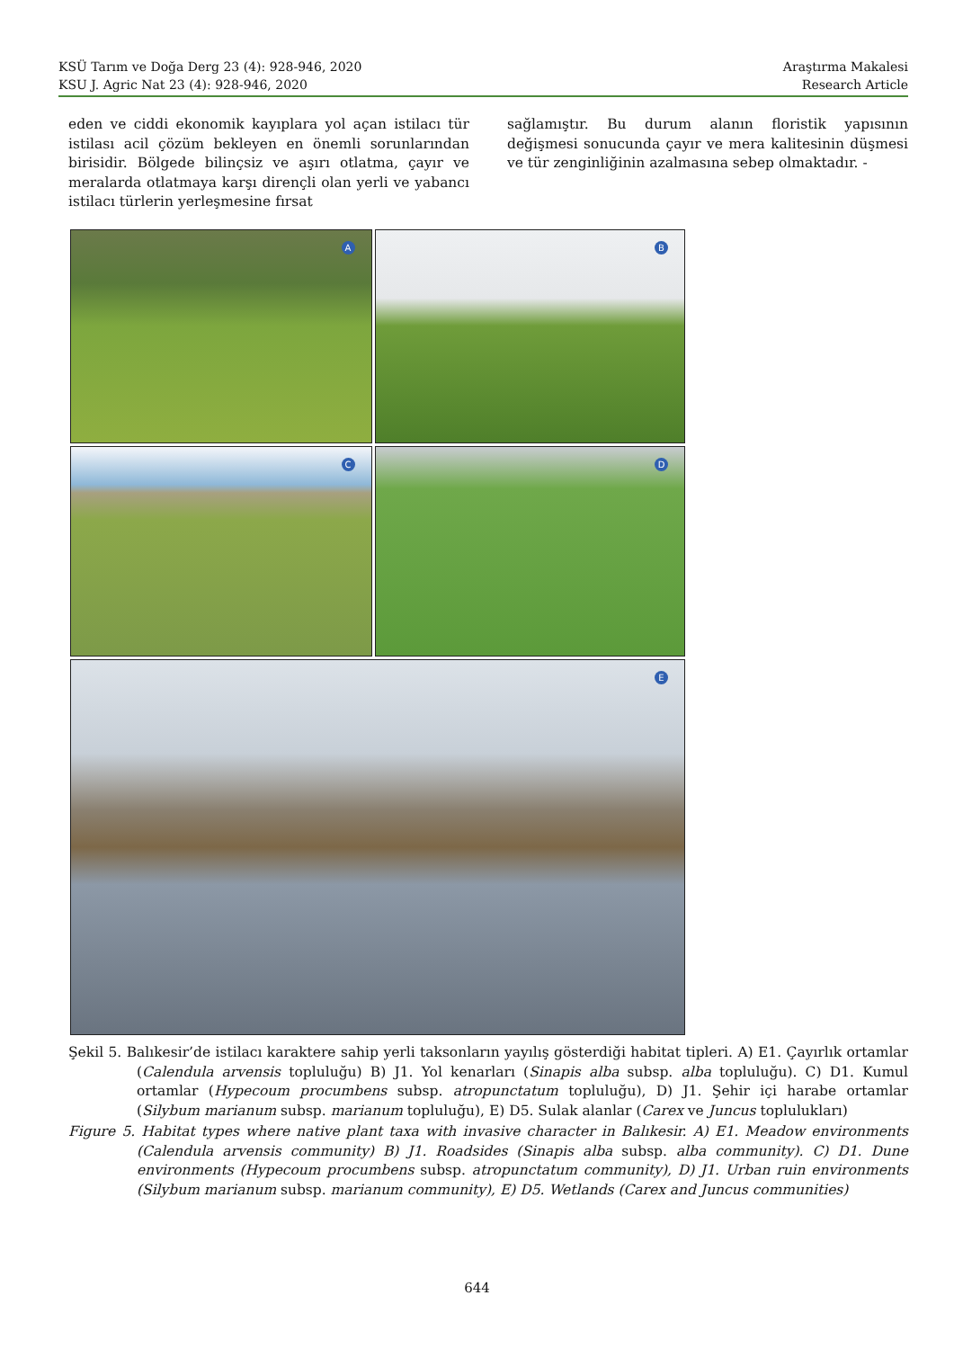KSÜ Tarım ve Doğa Derg 23 (4): 928-946, 2020
KSU J. Agric Nat 23 (4): 928-946, 2020
Araştırma Makalesi
Research Article
eden ve ciddi ekonomik kayıplara yol açan istilacı tür istilası acil çözüm bekleyen en önemli sorunlarından birisidir. Bölgede bilinçsiz ve aşırı otlatma, çayır ve meralarda otlatmaya karşı dirençli olan yerli ve yabancı istilacı türlerin yerleşmesine fırsat
sağlamıştır. Bu durum alanın floristik yapısının değişmesi sonucunda çayır ve mera kalitesinin düşmesi ve tür zenginliğinin azalmasına sebep olmaktadır. -
A
B
C
D
E
Şekil 5. Balıkesir’de istilacı karaktere sahip yerli taksonların yayılış gösterdiği habitat tipleri. A) E1. Çayırlık ortamlar (Calendula arvensis topluluğu) B) J1. Yol kenarları (Sinapis alba subsp. alba topluluğu). C) D1. Kumul ortamlar (Hypecoum procumbens subsp. atropunctatum topluluğu), D) J1. Şehir içi harabe ortamlar (Silybum marianum subsp. marianum topluluğu), E) D5. Sulak alanlar (Carex ve Juncus toplulukları)
Figure 5. Habitat types where native plant taxa with invasive character in Balıkesir. A) E1. Meadow environments (Calendula arvensis community) B) J1. Roadsides (Sinapis alba subsp. alba community). C) D1. Dune environments (Hypecoum procumbens subsp. atropunctatum community), D) J1. Urban ruin environments (Silybum marianum subsp. marianum community), E) D5. Wetlands (Carex and Juncus communities)
644